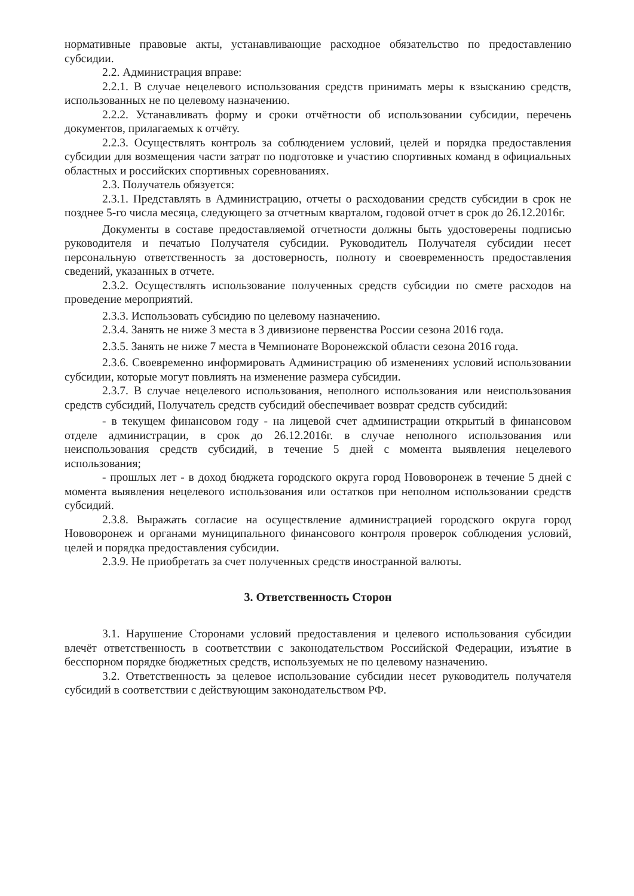нормативные правовые акты, устанавливающие расходное обязательство по предоставлению субсидии.
2.2. Администрация вправе:
2.2.1. В случае нецелевого использования средств принимать меры к взысканию средств, использованных не по целевому назначению.
2.2.2. Устанавливать форму и сроки отчётности об использовании субсидии, перечень документов, прилагаемых к отчёту.
2.2.3. Осуществлять контроль за соблюдением условий, целей и порядка предоставления субсидии для возмещения части затрат по подготовке и участию спортивных команд в официальных областных и российских спортивных соревнованиях.
2.3. Получатель обязуется:
2.3.1. Представлять в Администрацию, отчеты о расходовании средств субсидии в срок не позднее 5-го числа месяца, следующего за отчетным кварталом, годовой отчет в срок до 26.12.2016г.
Документы в составе предоставляемой отчетности должны быть удостоверены подписью руководителя и печатью Получателя субсидии. Руководитель Получателя субсидии несет персональную ответственность за достоверность, полноту и своевременность предоставления сведений, указанных в отчете.
2.3.2. Осуществлять использование полученных средств субсидии по смете расходов на проведение мероприятий.
2.3.3. Использовать субсидию по целевому назначению.
2.3.4. Занять не ниже 3 места в 3 дивизионе первенства России сезона 2016 года.
2.3.5. Занять не ниже 7 места в Чемпионате Воронежской области сезона 2016 года.
2.3.6. Своевременно информировать Администрацию об изменениях условий использовании субсидии, которые могут повлиять на изменение размера субсидии.
2.3.7. В случае нецелевого использования, неполного использования или неиспользования средств субсидий, Получатель средств субсидий обеспечивает возврат средств субсидий:
- в текущем финансовом году - на лицевой счет администрации открытый в финансовом отделе администрации, в срок до 26.12.2016г. в случае неполного использования или неиспользования средств субсидий, в течение 5 дней с момента выявления нецелевого использования;
- прошлых лет - в доход бюджета городского округа город Нововоронеж в течение 5 дней с момента выявления нецелевого использования или остатков при неполном использовании средств субсидий.
2.3.8. Выражать согласие на осуществление администрацией городского округа город Нововоронеж и органами муниципального финансового контроля проверок соблюдения условий, целей и порядка предоставления субсидии.
2.3.9. Не приобретать за счет полученных средств иностранной валюты.
3. Ответственность Сторон
3.1. Нарушение Сторонами условий предоставления и целевого использования субсидии влечёт ответственность в соответствии с законодательством Российской Федерации, изъятие в бесспорном порядке бюджетных средств, используемых не по целевому назначению.
3.2. Ответственность за целевое использование субсидии несет руководитель получателя субсидий в соответствии с действующим законодательством РФ.